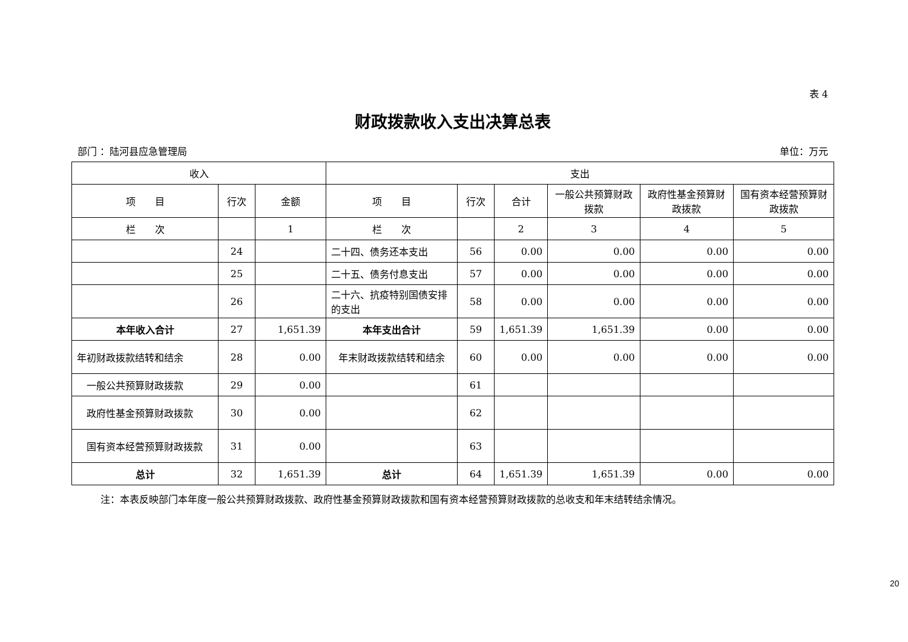表 4
财政拨款收入支出决算总表
部门 ：陆河县应急管理局 单位：万元
| 收入 | | | 支出 | | | | | |
| --- | --- | --- | --- | --- | --- | --- | --- | --- |
| 项 目 | 行次 | 金额 | 项 目 | 行次 | 合计 | 一般公共预算财政拨款 | 政府性基金预算财政拨款 | 国有资本经营预算财政拨款 |
| 栏 次 | | 1 | 栏 次 | | 2 | 3 | 4 | 5 |
| | 24 | | 二十四、债务还本支出 | 56 | 0.00 | 0.00 | 0.00 | 0.00 |
| | 25 | | 二十五、债务付息支出 | 57 | 0.00 | 0.00 | 0.00 | 0.00 |
| | 26 | | 二十六、抗疫特别国债安排的支出 | 58 | 0.00 | 0.00 | 0.00 | 0.00 |
| 本年收入合计 | 27 | 1,651.39 | 本年支出合计 | 59 | 1,651.39 | 1,651.39 | 0.00 | 0.00 |
| 年初财政拨款结转和结余 | 28 | 0.00 | 年末财政拨款结转和结余 | 60 | 0.00 | 0.00 | 0.00 | 0.00 |
| 一般公共预算财政拨款 | 29 | 0.00 | | 61 | | | | |
| 政府性基金预算财政拨款 | 30 | 0.00 | | 62 | | | | |
| 国有资本经营预算财政拨款 | 31 | 0.00 | | 63 | | | | |
| 总计 | 32 | 1,651.39 | 总计 | 64 | 1,651.39 | 1,651.39 | 0.00 | 0.00 |
注：本表反映部门本年度一般公共预算财政拨款、政府性基金预算财政拨款和国有资本经营预算财政拨款的总收支和年末结转结余情况。
20